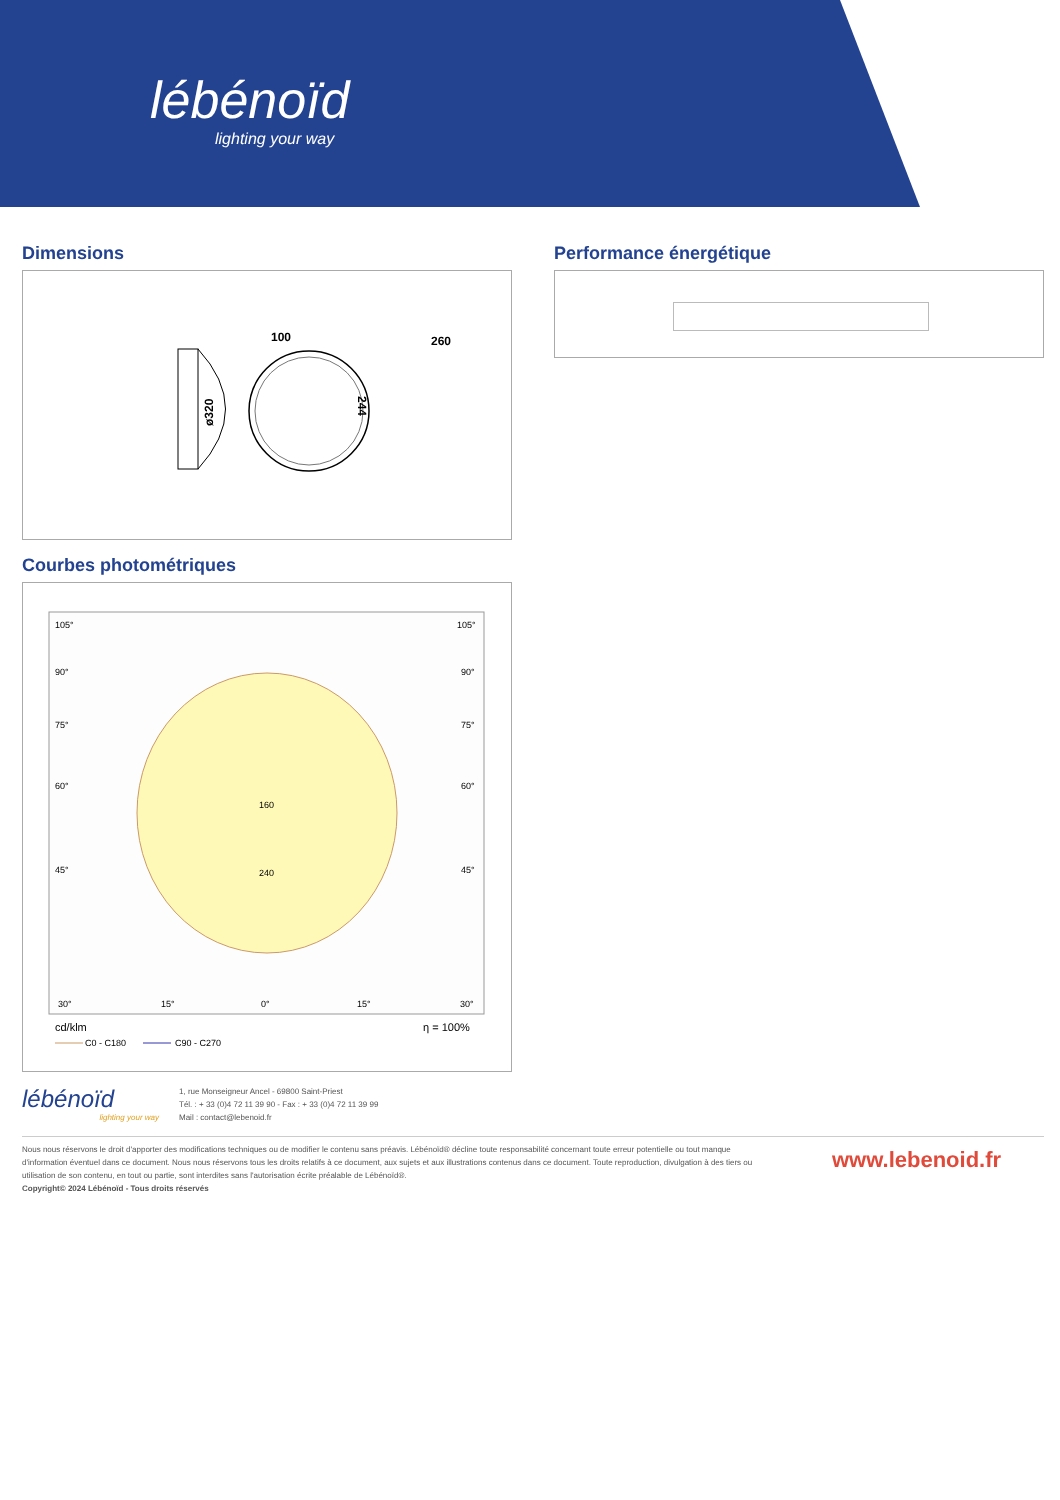lébénoïd
lighting your way
Dimensions
100
260
ø320
244
Performance énergétique
Courbes photométriques
105°
105°
90°
90°
75°
75°
60°
60°
45°
45°
160
240
30°
15°
0°
15°
30°
cd/klm
η = 100%
C0 - C180
C90 - C270
lébénoïd
lighting your way
1, rue Monseigneur Ancel - 69800 Saint-Priest
Tél. : + 33 (0)4 72 11 39 90 - Fax : + 33 (0)4 72 11 39 99
Mail : contact@lebenoid.fr
Nous nous réservons le droit d'apporter des modifications techniques ou de modifier le contenu sans préavis. Lébénoïd® décline toute responsabilité concernant toute erreur potentielle ou tout manque d'information éventuel dans ce document. Nous nous réservons tous les droits relatifs à ce document, aux sujets et aux illustrations contenus dans ce document. Toute reproduction, divulgation à des tiers ou utilisation de son contenu, en tout ou partie, sont interdites sans l'autorisation écrite préalable de Lébénoïd®.
Copyright© 2024 Lébénoïd - Tous droits réservés
www.lebenoid.fr